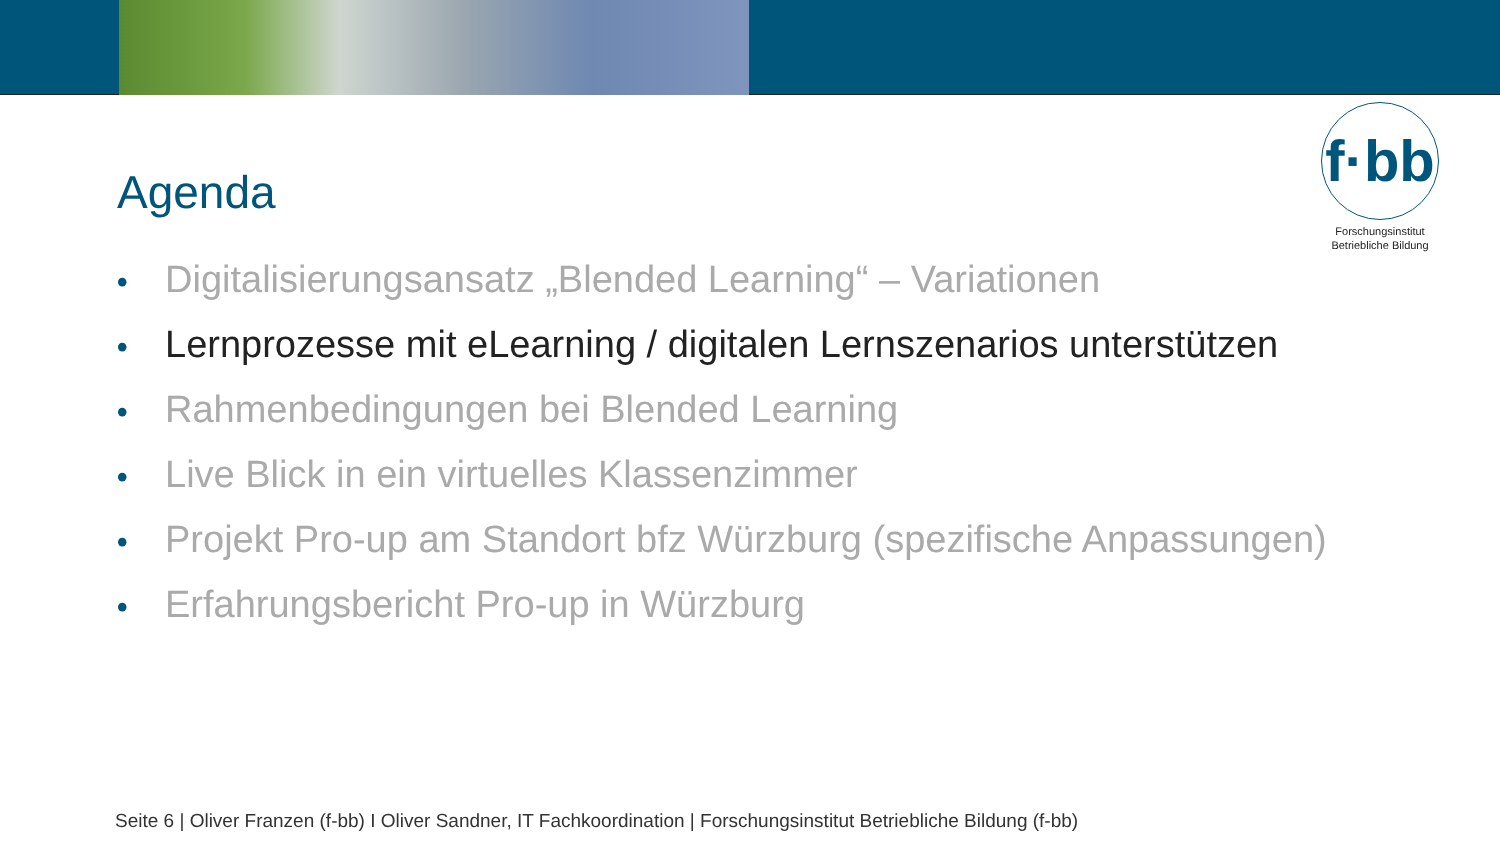f·bb
Forschungsinstitut
Betriebliche Bildung
Agenda
• Digitalisierungsansatz „Blended Learning“ – Variationen
• Lernprozesse mit eLearning / digitalen Lernszenarios unterstützen
• Rahmenbedingungen bei Blended Learning
• Live Blick in ein virtuelles Klassenzimmer
• Projekt Pro-up am Standort bfz Würzburg (spezifische Anpassungen)
• Erfahrungsbericht Pro-up in Würzburg
Seite 6 | Oliver Franzen (f-bb) I Oliver Sandner, IT Fachkoordination | Forschungsinstitut Betriebliche Bildung (f-bb)